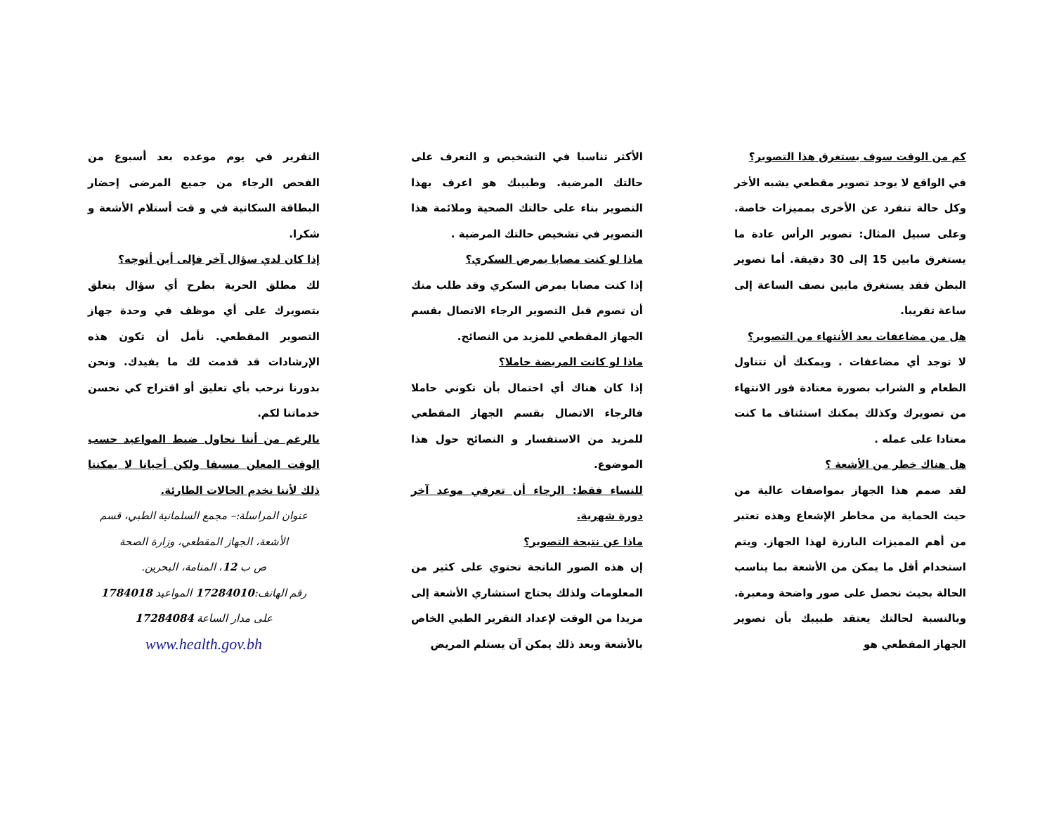كم من الوقت سوف يستغرق هذا التصوير؟
في الواقع لا يوجد تصوير مقطعي يشبه الأخر وكل حالة تنفرد عن الأخرى بمميزات خاصة. وعلى سبيل المثال: تصوير الرأس عادة ما يستغرق مابين 15 إلى 30 دقيقة. أما تصوير البطن فقد يستغرق مابين نصف الساعة إلى ساعة تقريبا.
هل من مضاعفات بعد الأنتهاء من التصوير؟
لا توجد أي مضاعفات . ويمكنك أن تتناول الطعام و الشراب بصورة معتادة فور الانتهاء من تصويرك وكذلك يمكنك استئناف ما كنت معتادا على عمله .
هل هناك خطر من الأشعة ؟
لقد صمم هذا الجهاز بمواصفات عالية من حيث الحماية من مخاطر الإشعاع وهذه تعتبر من أهم المميزات البارزة لهذا الجهاز. ويتم استخدام أقل ما يمكن من الأشعة بما يناسب الحالة بحيث نحصل على صور واضحة ومعبرة. وبالنسبة لحالتك يعتقد طبيبك بأن تصوير الجهاز المقطعي هو
الأكثر تناسبا في التشخيص و التعرف على حالتك المرضية. وطبيبك هو اعرف بهذا التصوير بناء على حالتك الصحية وملائمة هذا التصوير في تشخيص حالتك المرضية .
ماذا لو كنت مصابا بمرض السكري؟
إذا كنت مصابا بمرض السكري وقد طلب منك أن تصوم قبل التصوير الرجاء الاتصال بقسم الجهاز المقطعي للمزيد من النصائح.
ماذا لو كانت المريضة حاملا؟
إذا كان هناك أي احتمال بأن تكوني حاملا فالرجاء الاتصال بقسم الجهاز المقطعي للمزيد من الاستفسار و النصائح حول هذا الموضوع.
للنساء فقط: الرجاء أن تعرفي موعد آخر دورة شهرية.
ماذا عن نتيجة التصوير؟
إن هذه الصور الناتجة تحتوي على كثير من المعلومات ولذلك يحتاج استشاري الأشعة إلى مزيدا من الوقت لإعداد التقرير الطبي الخاص بالأشعة وبعد ذلك يمكن آن يستلم المريض
التقرير في يوم موعده بعد أسبوع من الفحص الرجاء من جميع المرضى إحضار البطاقة السكانية في و قت أستلام الأشعة و شكرا.
إذا كان لدي سؤال آخر فإلى أين أتوجه؟
لك مطلق الحرية بطرح أي سؤال يتعلق بتصويرك على أي موظف في وحدة جهاز التصوير المقطعي. نأمل أن تكون هذه الإرشادات قد قدمت لك ما يفيدك. ونحن بدورنا نرحب بأي تعليق أو اقتراح كي نحسن خدماتنا لكم.
بالرغم من أننا نحاول ضبط المواعيد حسب الوقت المعلن مسبقا ولكن أحيانا لا يمكننا ذلك لأننا نخدم الحالات الطارئة.
عنوان المراسلة:– مجمع السلمانية الطبي، قسم الأشعة، الجهاز المقطعي، وزارة الصحة
ص ب 12، المنامة، البحرين.
رقم الهاتف:17284010 المواعيد 1784018
على مدار الساعة 17284084
www.health.gov.bh